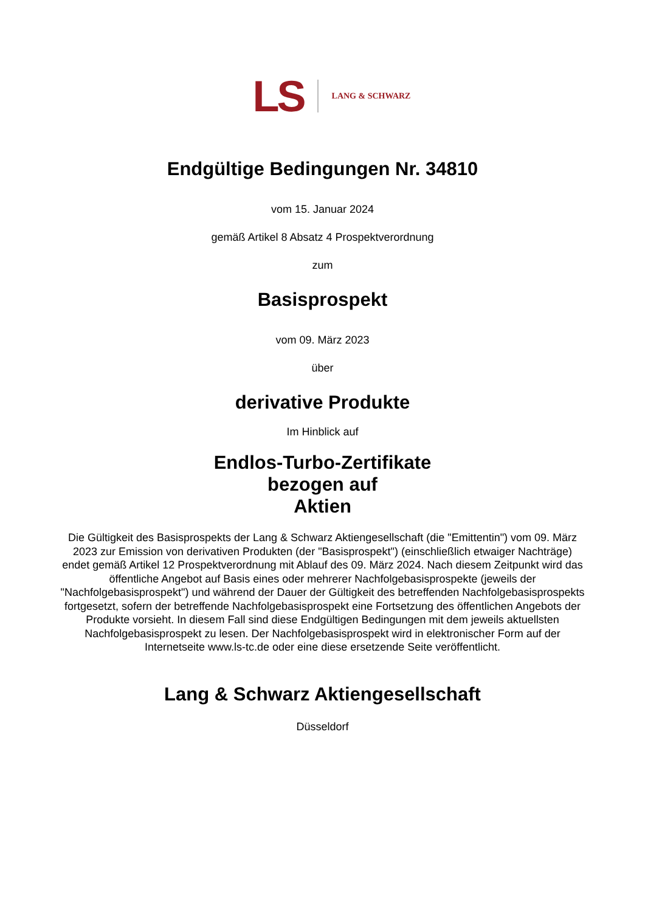LS LANG & SCHWARZ
Endgültige Bedingungen Nr. 34810
vom 15. Januar 2024
gemäß Artikel 8 Absatz 4 Prospektverordnung
zum
Basisprospekt
vom 09. März 2023
über
derivative Produkte
Im Hinblick auf
Endlos-Turbo-Zertifikate
bezogen auf
Aktien
Die Gültigkeit des Basisprospekts der Lang & Schwarz Aktiengesellschaft (die "Emittentin") vom 09. März 2023 zur Emission von derivativen Produkten (der "Basisprospekt") (einschließlich etwaiger Nachträge) endet gemäß Artikel 12 Prospektverordnung mit Ablauf des 09. März 2024. Nach diesem Zeitpunkt wird das öffentliche Angebot auf Basis eines oder mehrerer Nachfolgebasisprospekte (jeweils der "Nachfolgebasisprospekt") und während der Dauer der Gültigkeit des betreffenden Nachfolgebasisprospekts fortgesetzt, sofern der betreffende Nachfolgebasisprospekt eine Fortsetzung des öffentlichen Angebots der Produkte vorsieht. In diesem Fall sind diese Endgültigen Bedingungen mit dem jeweils aktuellsten Nachfolgebasisprospekt zu lesen. Der Nachfolgebasisprospekt wird in elektronischer Form auf der Internetseite www.ls-tc.de oder eine diese ersetzende Seite veröffentlicht.
Lang & Schwarz Aktiengesellschaft
Düsseldorf